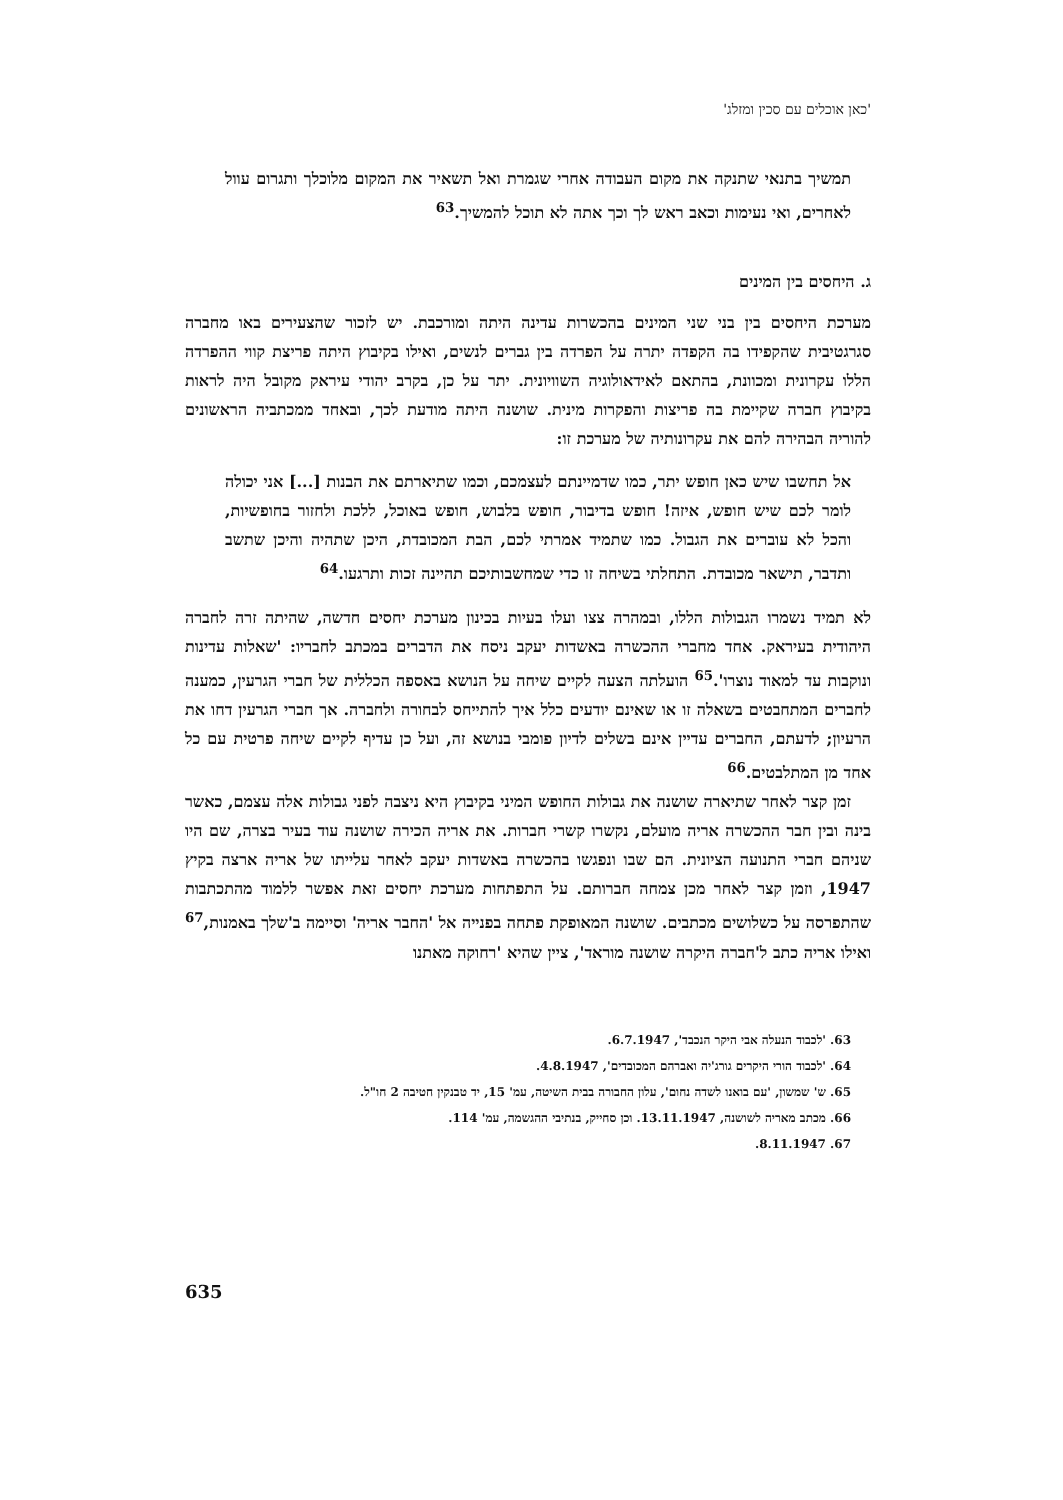'כאן אוכלים עם סכין ומזלג'
תמשיך בתנאי שתנקה את מקום העבודה אחרי שגמרת ואל תשאיר את המקום מלוכלך ותגרום עוול לאחרים, ואי נעימות וכאב ראש לך וכך אתה לא תוכל להמשיך.<sup>63</sup>
ג. היחסים בין המינים
מערכת היחסים בין בני שני המינים בהכשרות עדינה היתה ומורכבת. יש לזכור שהצעירים באו מחברה סגרגטיבית שהקפידו בה הקפדה יתרה על הפרדה בין גברים לנשים, ואילו בקיבוץ היתה פריצת קווי ההפרדה הללו עקרונית ומכוונת, בהתאם לאידאולוגיה השוויונית. יתר על כן, בקרב יהודי עיראק מקובל היה לראות בקיבוץ חברה שקיימת בה פריצות והפקרות מינית. שושנה היתה מודעת לכך, ובאחד ממכתביה הראשונים להוריה הבהירה להם את עקרונותיה של מערכת זו:
אל תחשבו שיש כאן חופש יתר, כמו שדמיינתם לעצמכם, וכמו שתיארתם את הבנות [...] אני יכולה לומר לכם שיש חופש, איזה! חופש בדיבור, חופש בלבוש, חופש באוכל, ללכת ולחזור בחופשיות, והכל לא עוברים את הגבול. כמו שתמיד אמרתי לכם, הבת המכובדת, היכן שתהיה והיכן שתשב ותדבר, תישאר מכובדת. התחלתי בשיחה זו כדי שמחשבותיכם תהיינה זכות ותרגעו.<sup>64</sup>
לא תמיד נשמרו הגבולות הללו, ובמהרה צצו ועלו בעיות בכינון מערכת יחסים חדשה, שהיתה זרה לחברה היהודית בעיראק. אחד מחברי ההכשרה באשדות יעקב ניסח את הדברים במכתב לחבריו: 'שאלות עדינות ונוקבות עד למאוד נוצרו'.<sup>65</sup> הועלתה הצעה לקיים שיחה על הנושא באספה הכללית של חברי הגרעין, כמענה לחברים המתחבטים בשאלה זו או שאינם יודעים כלל איך להתייחס לבחורה ולחברה. אך חברי הגרעין דחו את הרעיון; לדעתם, החברים עדיין אינם בשלים לדיון פומבי בנושא זה, ועל כן עדיף לקיים שיחה פרטית עם כל אחד מן המתלבטים.<sup>66</sup>
זמן קצר לאחר שתיארה שושנה את גבולות החופש המיני בקיבוץ היא ניצבה לפני גבולות אלה עצמם, כאשר בינה ובין חבר ההכשרה אריה מועלם, נקשרו קשרי חברות. את אריה הכירה שושנה עוד בעיר בצרה, שם היו שניהם חברי התנועה הציונית. הם שבו ונפגשו בהכשרה באשדות יעקב לאחר עלייתו של אריה ארצה בקיץ 1947, וזמן קצר לאחר מכן צמחה חברותם. על התפתחות מערכת יחסים זאת אפשר ללמוד מהתכתבות שהתפרסה על כשלושים מכתבים. שושנה המאופקת פתחה בפנייה אל 'החבר אריה' וסיימה ב'שלך באמנות,<sup>67</sup> ואילו אריה כתב ל'חברה היקרה שושנה מוראד', ציין שהיא 'רחוקה מאתנו
63. 'לכבוד הנעלה אבי היקר הנכבד', 6.7.1947.
64. 'לכבוד הורי היקרים גורג'יה ואברהם המכובדים', 4.8.1947.
65. ש' שמשון, 'עם בואנו לשדה נחום', עלון החבורה בבית השיטה, עמ' 15, יד טבנקין חטיבה 2 חו"ל.
66. מכתב מאריה לשושנה, 13.11.1947. וכן סחייק, בנתיבי ההגשמה, עמ' 114.
67. 8.11.1947.
635